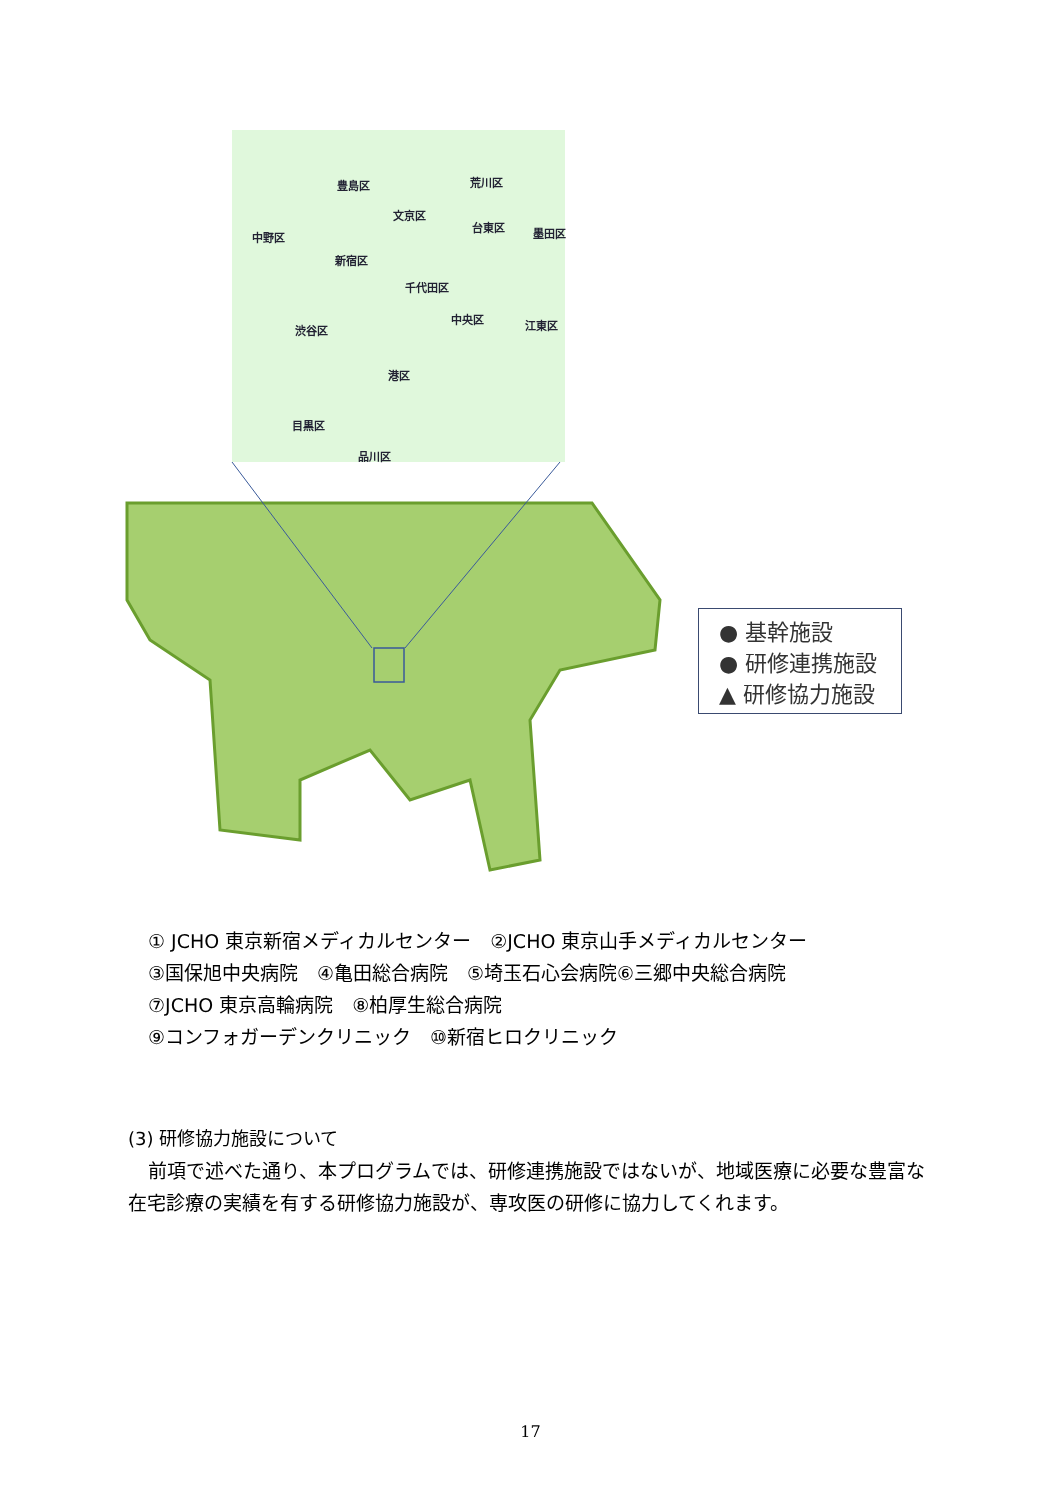豊島区
荒川区
文京区
台東区
墨田区
中野区
新宿区
千代田区
渋谷区
中央区
江東区
港区
目黒区
品川区
● 基幹施設
● 研修連携施設
▲ 研修協力施設
① JCHO 東京新宿メディカルセンター　②JCHO 東京山手メディカルセンター
③国保旭中央病院　④亀田総合病院　⑤埼玉石心会病院⑥三郷中央総合病院
⑦JCHO 東京高輪病院　⑧柏厚生総合病院
⑨コンフォガーデンクリニック　⑩新宿ヒロクリニック
(3) 研修協力施設について
前項で述べた通り、本プログラムでは、研修連携施設ではないが、地域医療に必要な豊富な在宅診療の実績を有する研修協力施設が、専攻医の研修に協力してくれます。
17